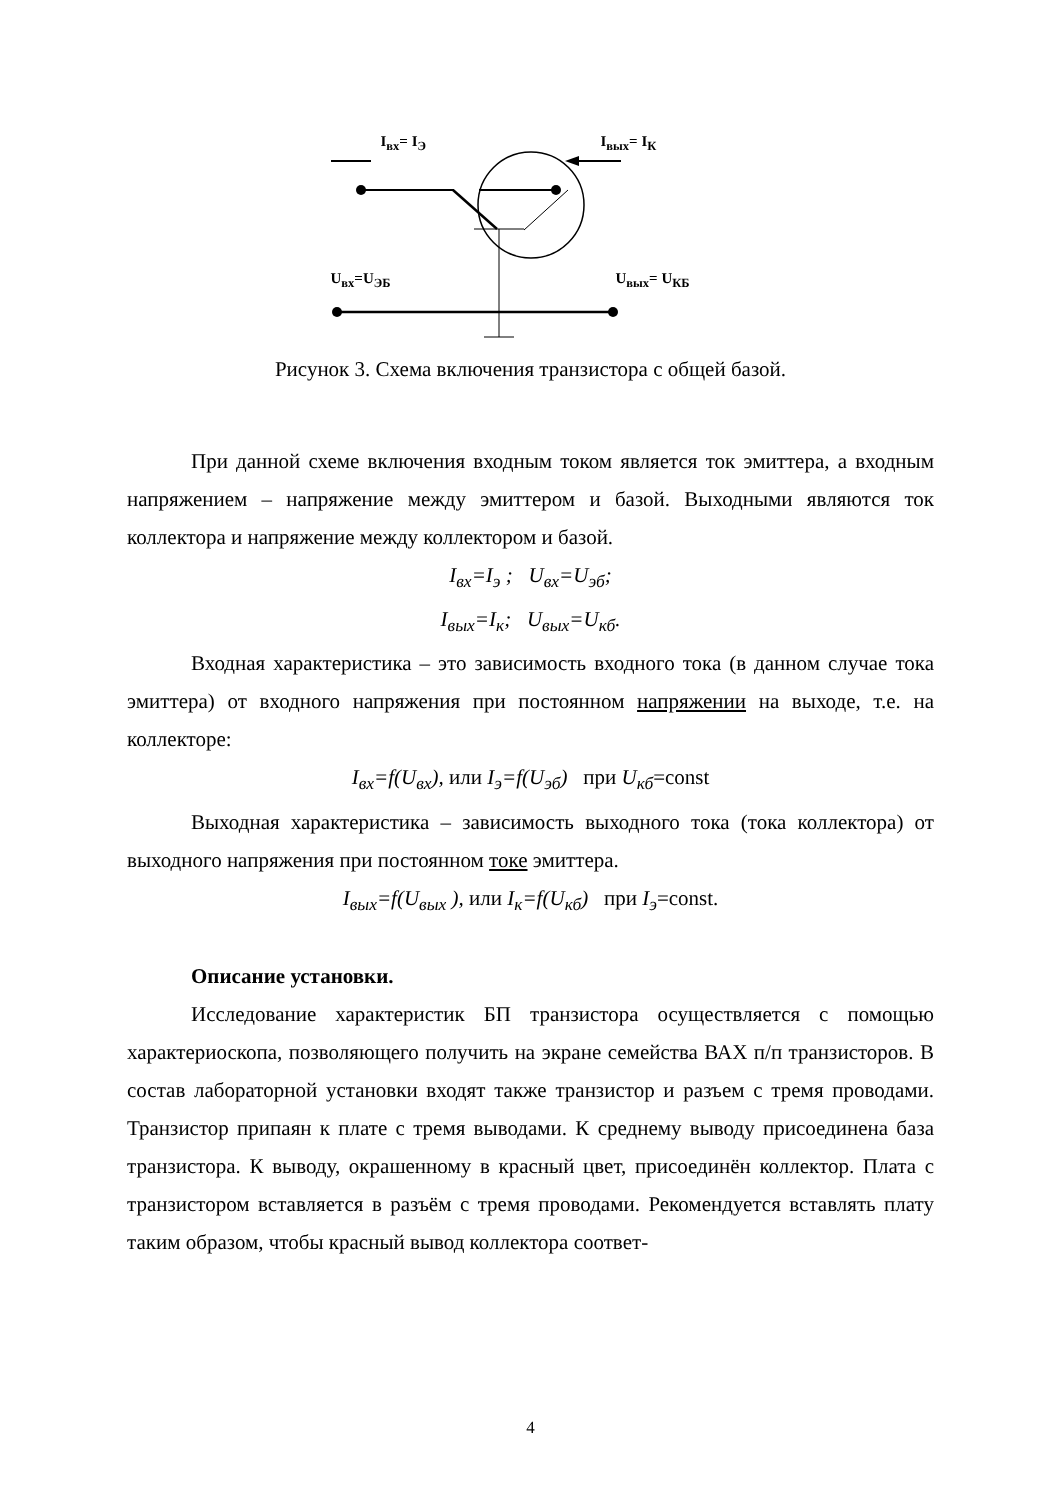I<sub>вх</sub>= I<sub>Э</sub> I<sub>вых</sub>= I<sub>К</sub>
U<sub>вх</sub>=U<sub>ЭБ</sub> U<sub>вых</sub>= U<sub>КБ</sub>
Рисунок 3. Схема включения транзистора с общей базой.
При данной схеме включения входным током является ток эмиттера, а входным напряжением – напряжение между эмиттером и базой. Выходными являются ток коллектора и напряжение между коллектором и базой.
I<sub>вх</sub>=I<sub>э</sub> ; U<sub>вх</sub>=U<sub>эб</sub>;
I<sub>вых</sub>=I<sub>к</sub>; U<sub>вых</sub>=U<sub>кб</sub>.
Входная характеристика – это зависимость входного тока (в данном случае тока эмиттера) от входного напряжения при постоянном напряжении на выходе, т.е. на коллекторе:
I<sub>вх</sub>=f(U<sub>вх</sub>), или I<sub>э</sub>=f(U<sub>эб</sub>) при U<sub>кб</sub>=const
Выходная характеристика – зависимость выходного тока (тока коллектора) от выходного напряжения при постоянном токе эмиттера.
I<sub>вых</sub>=f(U<sub>вых</sub> ), или I<sub>к</sub>=f(U<sub>кб</sub>) при I<sub>э</sub>=const.
Описание установки.
Исследование характеристик БП транзистора осуществляется с помощью характериоскопа, позволяющего получить на экране семейства ВАХ п/п транзисторов. В состав лабораторной установки входят также транзистор и разъем с тремя проводами. Транзистор припаян к плате с тремя выводами. К среднему выводу присоединена база транзистора. К выводу, окрашенному в красный цвет, присоединён коллектор. Плата с транзистором вставляется в разъём с тремя проводами. Рекомендуется вставлять плату таким образом, чтобы красный вывод коллектора соответ-
4